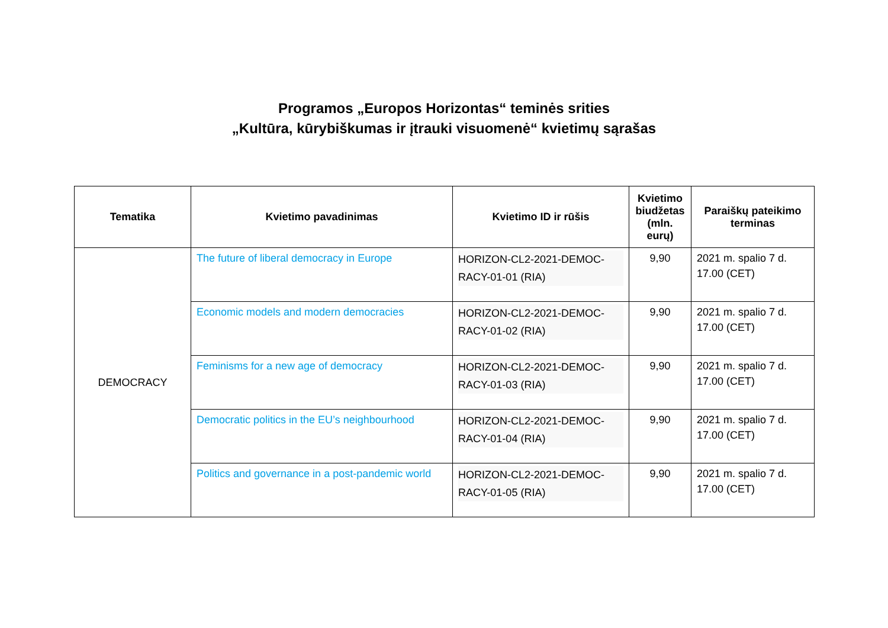Programos „Europos Horizontas“ teminės srities
„Kultūra, kūrybiškumas ir įtrauki visuomenė“ kvietimų sąrašas
| Tematika | Kvietimo pavadinimas | Kvietimo ID ir rūšis | Kvietimo biudžetas (mln. eurų) | Paraiškų pateikimo terminas |
| --- | --- | --- | --- | --- |
| DEMOCRACY | The future of liberal democracy in Europe | HORIZON-CL2-2021-DEMOC-RACY-01-01 (RIA) | 9,90 | 2021 m. spalio 7 d. 17.00 (CET) |
| | Economic models and modern democracies | HORIZON-CL2-2021-DEMOC-RACY-01-02 (RIA) | 9,90 | 2021 m. spalio 7 d. 17.00 (CET) |
| | Feminisms for a new age of democracy | HORIZON-CL2-2021-DEMOC-RACY-01-03 (RIA) | 9,90 | 2021 m. spalio 7 d. 17.00 (CET) |
| | Democratic politics in the EU’s neighbourhood | HORIZON-CL2-2021-DEMOC-RACY-01-04 (RIA) | 9,90 | 2021 m. spalio 7 d. 17.00 (CET) |
| | Politics and governance in a post-pandemic world | HORIZON-CL2-2021-DEMOC-RACY-01-05 (RIA) | 9,90 | 2021 m. spalio 7 d. 17.00 (CET) |